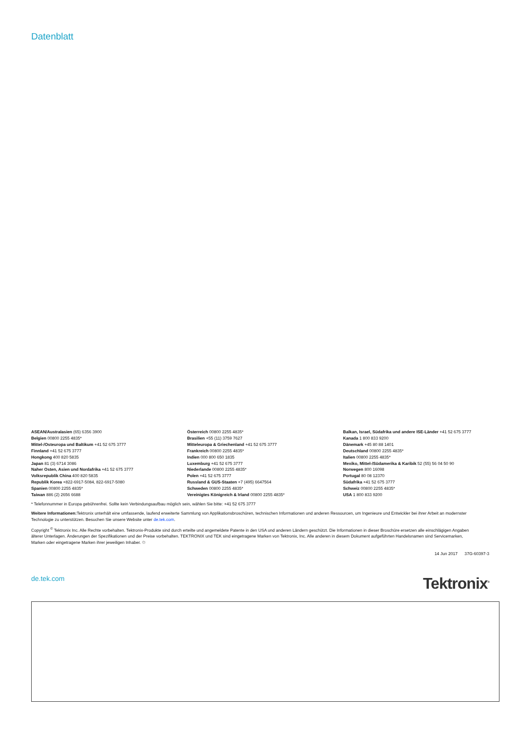Datenblatt
ASEAN/Australasien (65) 6356 3900
Belgien 00800 2255 4835*
Mittel-/Osteuropa und Baltikum +41 52 675 3777
Finnland +41 52 675 3777
Hongkong 400 820 5835
Japan 81 (3) 6714 3086
Naher Osten, Asien und Nordafrika +41 52 675 3777
Volksrepublik China 400 820 5835
Republik Korea +822-6917-5084, 822-6917-5080
Spanien 00800 2255 4835*
Taiwan 886 (2) 2656 6688
Österreich 00800 2255 4835*
Brasilien +55 (11) 3759 7627
Mitteleuropa & Griechenland +41 52 675 3777
Frankreich 00800 2255 4835*
Indien 000 800 650 1835
Luxemburg +41 52 675 3777
Niederlande 00800 2255 4835*
Polen +41 52 675 3777
Russland & GUS-Staaten +7 (495) 6647564
Schweden 00800 2255 4835*
Vereinigtes Königreich & Irland 00800 2255 4835*
Balkan, Israel, Südafrika und andere ISE-Länder +41 52 675 3777
Kanada 1 800 833 9200
Dänemark +45 80 88 1401
Deutschland 00800 2255 4835*
Italien 00800 2255 4835*
Mexiko, Mittel-/Südamerika & Karibik 52 (55) 56 04 50 90
Norwegen 800 16098
Portugal 80 08 12370
Südafrika +41 52 675 3777
Schweiz 00800 2255 4835*
USA 1 800 833 9200
* Telefonnummer in Europa gebührenfrei. Sollte kein Verbindungsaufbau möglich sein, wählen Sie bitte: +41 52 675 3777
Weitere Informationen: Tektronix unterhält eine umfassende, laufend erweiterte Sammlung von Applikationsbroschüren, technischen Informationen und anderen Ressourcen, um Ingenieure und Entwickler bei ihrer Arbeit an modernster Technologie zu unterstützen. Besuchen Sie unsere Website unter de.tek.com.
Copyright <sup>©</sup> Tektronix Inc. Alle Rechte vorbehalten. Tektronix-Produkte sind durch erteilte und angemeldete Patente in den USA und anderen Ländern geschützt. Die Informationen in dieser Broschüre ersetzen alle einschlägigen Angaben älterer Unterlagen. Änderungen der Spezifikationen und der Preise vorbehalten. TEKTRONIX und TEK sind eingetragene Marken von Tektronix, Inc. Alle anderen in diesem Dokument aufgeführten Handelsnamen sind Servicemarken, Marken oder eingetragene Marken ihrer jeweiligen Inhaber. ♲
14 Jun 2017 37G-60397-3
de.tek.com
Tektronix<sup>®</sup>